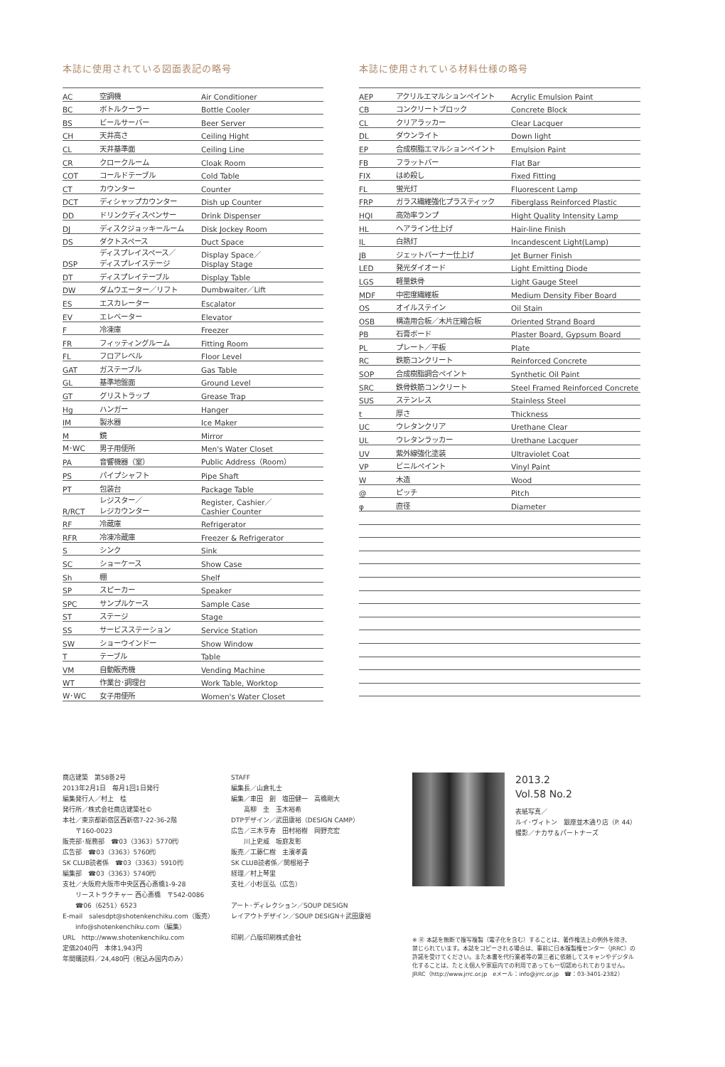本誌に使用されている図面表記の略号
| AC | 空調機 | Air Conditioner |
| BC | ボトルクーラー | Bottle Cooler |
| BS | ビールサーバー | Beer Server |
| CH | 天井高さ | Ceiling Hight |
| CL | 天井基準面 | Ceiling Line |
| CR | クロークルーム | Cloak Room |
| COT | コールドテーブル | Cold Table |
| CT | カウンター | Counter |
| DCT | ディシャップカウンター | Dish up Counter |
| DD | ドリンクディスペンサー | Drink Dispenser |
| DJ | ディスクジョッキールーム | Disk Jockey Room |
| DS | ダクトスペース | Duct Space |
| DSP | ディスプレイスペース／ ディスプレイステージ | Display Space／ Display Stage |
| DT | ディスプレイテーブル | Display Table |
| DW | ダムウエーター／リフト | Dumbwaiter／Lift |
| ES | エスカレーター | Escalator |
| EV | エレベーター | Elevator |
| F | 冷凍庫 | Freezer |
| FR | フィッティングルーム | Fitting Room |
| FL | フロアレベル | Floor Level |
| GAT | ガステーブル | Gas Table |
| GL | 基準地盤面 | Ground Level |
| GT | グリストラップ | Grease Trap |
| Hg | ハンガー | Hanger |
| IM | 製氷器 | Ice Maker |
| M | 鏡 | Mirror |
| M･WC | 男子用便所 | Men's Water Closet |
| PA | 音響機器（室） | Public Address（Room） |
| PS | パイプシャフト | Pipe Shaft |
| PT | 包装台 | Package Table |
| R/RCT | レジスター／ レジカウンター | Register, Cashier／ Cashier Counter |
| RF | 冷蔵庫 | Refrigerator |
| RFR | 冷凍冷蔵庫 | Freezer & Refrigerator |
| S | シンク | Sink |
| SC | ショーケース | Show Case |
| Sh | 棚 | Shelf |
| SP | スピーカー | Speaker |
| SPC | サンプルケース | Sample Case |
| ST | ステージ | Stage |
| SS | サービスステーション | Service Station |
| SW | ショーウインドー | Show Window |
| T | テーブル | Table |
| VM | 自動販売機 | Vending Machine |
| WT | 作業台･調理台 | Work Table, Worktop |
| W･WC | 女子用便所 | Women's Water Closet |
本誌に使用されている材料仕様の略号
| AEP | アクリルエマルションペイント | Acrylic Emulsion Paint |
| CB | コンクリートブロック | Concrete Block |
| CL | クリアラッカー | Clear Lacquer |
| DL | ダウンライト | Down light |
| EP | 合成樹脂エマルションペイント | Emulsion Paint |
| FB | フラットバー | Flat Bar |
| FIX | はめ殺し | Fixed Fitting |
| FL | 蛍光灯 | Fluorescent Lamp |
| FRP | ガラス繊維強化プラスティック | Fiberglass Reinforced Plastic |
| HQI | 高効率ランプ | Hight Quality Intensity Lamp |
| HL | ヘアライン仕上げ | Hair-line Finish |
| IL | 白熱灯 | Incandescent Light(Lamp) |
| JB | ジェットバーナー仕上げ | Jet Burner Finish |
| LED | 発光ダイオード | Light Emitting Diode |
| LGS | 軽量鉄骨 | Light Gauge Steel |
| MDF | 中密度繊維板 | Medium Density Fiber Board |
| OS | オイルステイン | Oil Stain |
| OSB | 構造用合板／木片圧縮合板 | Oriented Strand Board |
| PB | 石膏ボード | Plaster Board, Gypsum Board |
| PL | プレート／平板 | Plate |
| RC | 鉄筋コンクリート | Reinforced Concrete |
| SOP | 合成樹脂調合ペイント | Synthetic Oil Paint |
| SRC | 鉄骨鉄筋コンクリート | Steel Framed Reinforced Concrete |
| SUS | ステンレス | Stainless Steel |
| t | 厚さ | Thickness |
| UC | ウレタンクリア | Urethane Clear |
| UL | ウレタンラッカー | Urethane Lacquer |
| UV | 紫外線強化塗装 | Ultraviolet Coat |
| VP | ビニルペイント | Vinyl Paint |
| W | 木造 | Wood |
| @ | ピッチ | Pitch |
| φ | 直径 | Diameter |
商店建築　第58巻2号
2013年2月1日　毎月1回1日発行
編集発行人／村上　桂
発行所／株式会社商店建築社©
本社／東京都新宿区西新宿7-22-36-2階
　　〒160-0023
販売部･総務部　☎03（3363）5770㈹
広告部　☎03（3363）5760㈹
SK CLUB読者係　☎03（3363）5910㈹
編集部　☎03（3363）5740㈹
支社／大阪府大阪市中央区西心斎橋1-9-28
　　リーストラクチャー 西心斎橋　〒542-0086
　　☎06（6251）6523
E-mail　salesdpt@shotenkenchiku.com（販売）
　　info@shotenkenchiku.com（編集）
URL　http://www.shotenkenchiku.com
定価2040円　本体1,943円
年間購読料／24,480円（税込み国内のみ）
STAFF
編集長／山倉礼士
編集／車田　創　塩田健一　高橋剛大
　　高柳　圭　玉木裕希
DTPデザイン／武田康裕（DESIGN CAMP）
広告／三木亨寿　田村裕樹　岡野充宏
　　川上史威　坂庭友彰
販売／工藤仁樹　主濱孝貴
SK CLUB読者係／関根裕子
経理／村上琴里
支社／小杉匡弘（広告）
アート･ディレクション／SOUP DESIGN
レイアウトデザイン／SOUP DESIGN＋武田康裕
印刷／凸版印刷株式会社
2013.2
Vol.58 No.2
表紙写真／
ルイ･ヴィトン　銀座並木通り店（P. 44）
撮影／ナカサ＆パートナーズ
※ Ⓡ 本誌を無断で複写複製（電子化を含む）することは、著作権法上の例外を除き、
禁じられています。本誌をコピーされる場合は、事前に日本複製権センター（JRRC）の
許諾を受けてください。また本書を代行業者等の第三者に依頼してスキャンやデジタル
化することは、たとえ個人や家庭内での利用であっても一切認められておりません。
JRRC（http://www.jrrc.or.jp　eメール：info@jrrc.or.jp　☎：03-3401-2382）